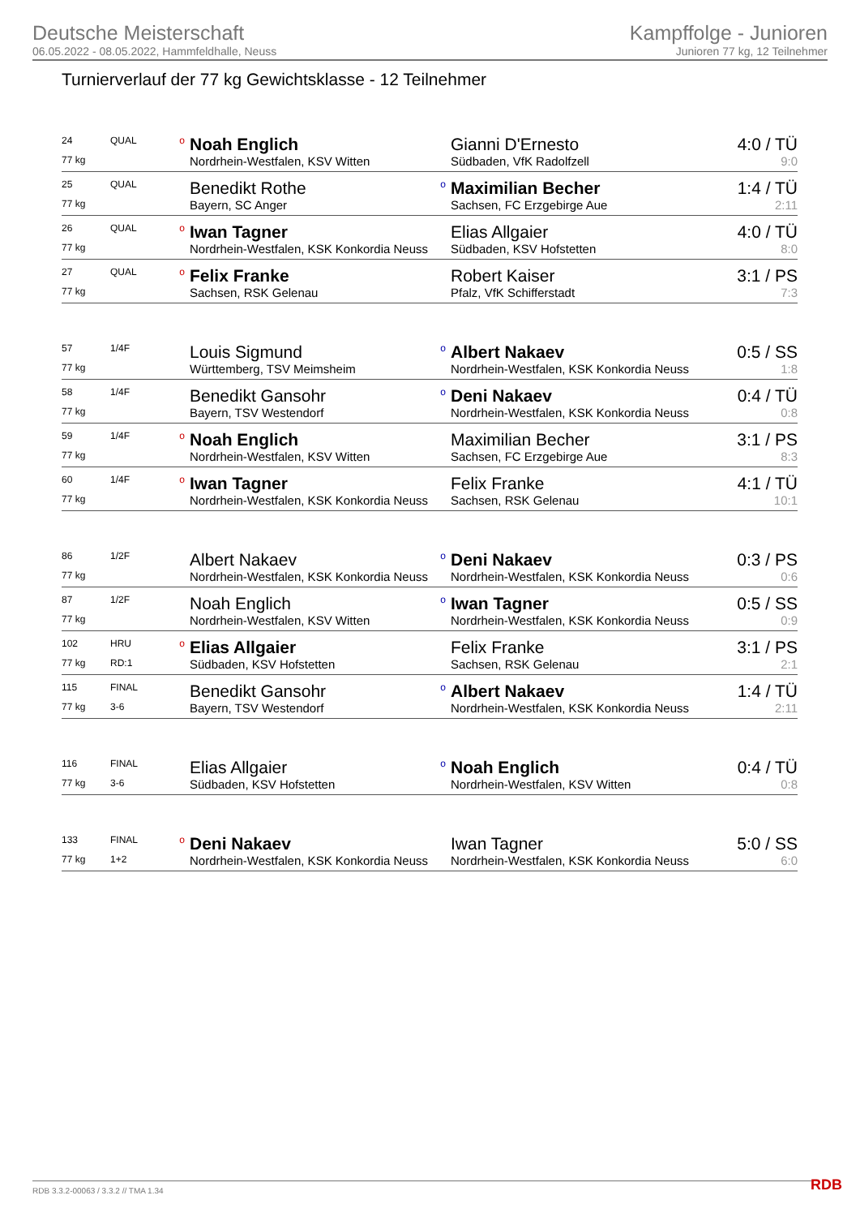Deutsche Meisterschaft
06.05.2022 - 08.05.2022, Hammfeldhalle, Neuss
Kampffolge - Junioren
Junioren 77 kg, 12 Teilnehmer
Turnierverlauf der 77 kg Gewichtsklasse - 12 Teilnehmer
| 24 | QUAL | o | Noah Englich | | Gianni D'Ernesto | 4:0 / TÜ |
| 77 kg | | | Nordrhein-Westfalen, KSV Witten | | Südbaden, VfK Radolfzell | 9:0 |
| 25 | QUAL | | Benedikt Rothe | o | Maximilian Becher | 1:4 / TÜ |
| 77 kg | | | Bayern, SC Anger | | Sachsen, FC Erzgebirge Aue | 2:11 |
| 26 | QUAL | o | Iwan Tagner | | Elias Allgaier | 4:0 / TÜ |
| 77 kg | | | Nordrhein-Westfalen, KSK Konkordia Neuss | | Südbaden, KSV Hofstetten | 8:0 |
| 27 | QUAL | o | Felix Franke | | Robert Kaiser | 3:1 / PS |
| 77 kg | | | Sachsen, RSK Gelenau | | Pfalz, VfK Schifferstadt | 7:3 |
| 57 | 1/4F | | Louis Sigmund | o | Albert Nakaev | 0:5 / SS |
| 77 kg | | | Württemberg, TSV Meimsheim | | Nordrhein-Westfalen, KSK Konkordia Neuss | 1:8 |
| 58 | 1/4F | | Benedikt Gansohr | o | Deni Nakaev | 0:4 / TÜ |
| 77 kg | | | Bayern, TSV Westendorf | | Nordrhein-Westfalen, KSK Konkordia Neuss | 0:8 |
| 59 | 1/4F | o | Noah Englich | | Maximilian Becher | 3:1 / PS |
| 77 kg | | | Nordrhein-Westfalen, KSV Witten | | Sachsen, FC Erzgebirge Aue | 8:3 |
| 60 | 1/4F | o | Iwan Tagner | | Felix Franke | 4:1 / TÜ |
| 77 kg | | | Nordrhein-Westfalen, KSK Konkordia Neuss | | Sachsen, RSK Gelenau | 10:1 |
| 86 | 1/2F | | Albert Nakaev | o | Deni Nakaev | 0:3 / PS |
| 77 kg | | | Nordrhein-Westfalen, KSK Konkordia Neuss | | Nordrhein-Westfalen, KSK Konkordia Neuss | 0:6 |
| 87 | 1/2F | | Noah Englich | o | Iwan Tagner | 0:5 / SS |
| 77 kg | | | Nordrhein-Westfalen, KSV Witten | | Nordrhein-Westfalen, KSK Konkordia Neuss | 0:9 |
| 102 | HRU | o | Elias Allgaier | | Felix Franke | 3:1 / PS |
| 77 kg | RD:1 | | Südbaden, KSV Hofstetten | | Sachsen, RSK Gelenau | 2:1 |
| 115 | FINAL | | Benedikt Gansohr | o | Albert Nakaev | 1:4 / TÜ |
| 77 kg | 3-6 | | Bayern, TSV Westendorf | | Nordrhein-Westfalen, KSK Konkordia Neuss | 2:11 |
| 116 | FINAL | | Elias Allgaier | o | Noah Englich | 0:4 / TÜ |
| 77 kg | 3-6 | | Südbaden, KSV Hofstetten | | Nordrhein-Westfalen, KSV Witten | 0:8 |
| 133 | FINAL | o | Deni Nakaev | | Iwan Tagner | 5:0 / SS |
| 77 kg | 1+2 | | Nordrhein-Westfalen, KSK Konkordia Neuss | | Nordrhein-Westfalen, KSK Konkordia Neuss | 6:0 |
RDB 3.3.2-00063 / 3.3.2 // TMA 1.34
RDB